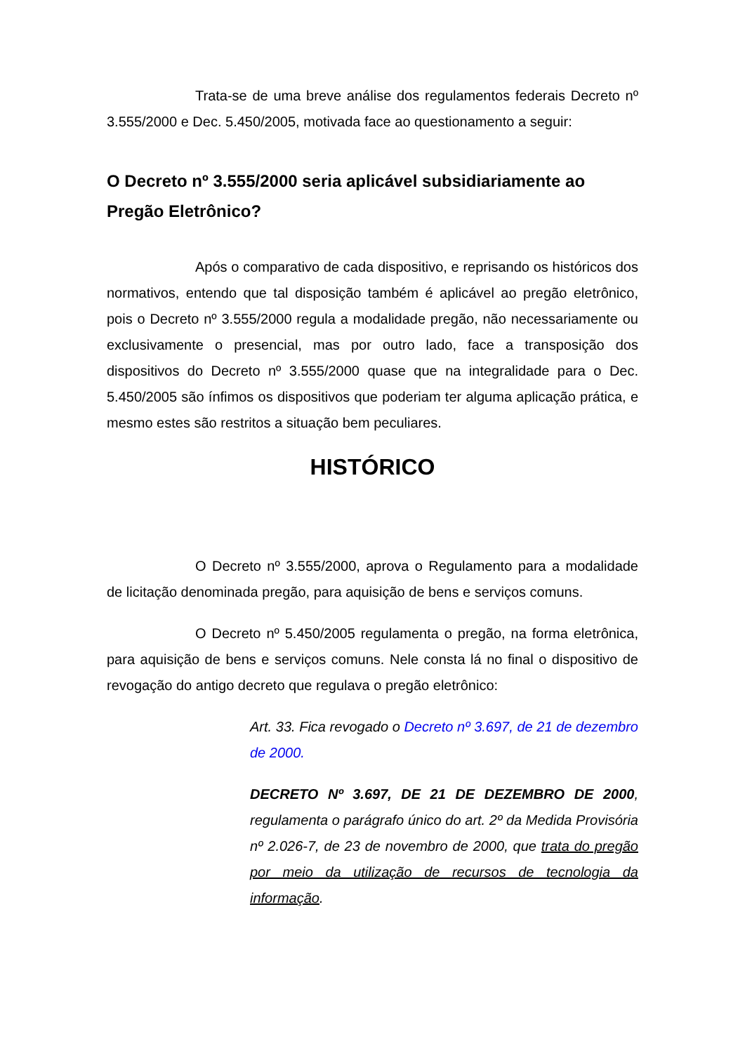Trata-se de uma breve análise dos regulamentos federais Decreto nº 3.555/2000 e Dec. 5.450/2005, motivada face ao questionamento a seguir:
O Decreto nº 3.555/2000 seria aplicável subsidiariamente ao Pregão Eletrônico?
Após o comparativo de cada dispositivo, e reprisando os históricos dos normativos, entendo que tal disposição também é aplicável ao pregão eletrônico, pois o Decreto nº 3.555/2000 regula a modalidade pregão, não necessariamente ou exclusivamente o presencial, mas por outro lado, face a transposição dos dispositivos do Decreto nº 3.555/2000 quase que na integralidade para o Dec. 5.450/2005 são ínfimos os dispositivos que poderiam ter alguma aplicação prática, e mesmo estes são restritos a situação bem peculiares.
HISTÓRICO
O Decreto nº 3.555/2000, aprova o Regulamento para a modalidade de licitação denominada pregão, para aquisição de bens e serviços comuns.
O Decreto nº 5.450/2005 regulamenta o pregão, na forma eletrônica, para aquisição de bens e serviços comuns. Nele consta lá no final o dispositivo de revogação do antigo decreto que regulava o pregão eletrônico:
Art. 33. Fica revogado o Decreto nº 3.697, de 21 de dezembro de 2000.
DECRETO Nº 3.697, DE 21 DE DEZEMBRO DE 2000, regulamenta o parágrafo único do art. 2º da Medida Provisória nº 2.026-7, de 23 de novembro de 2000, que trata do pregão por meio da utilização de recursos de tecnologia da informação.